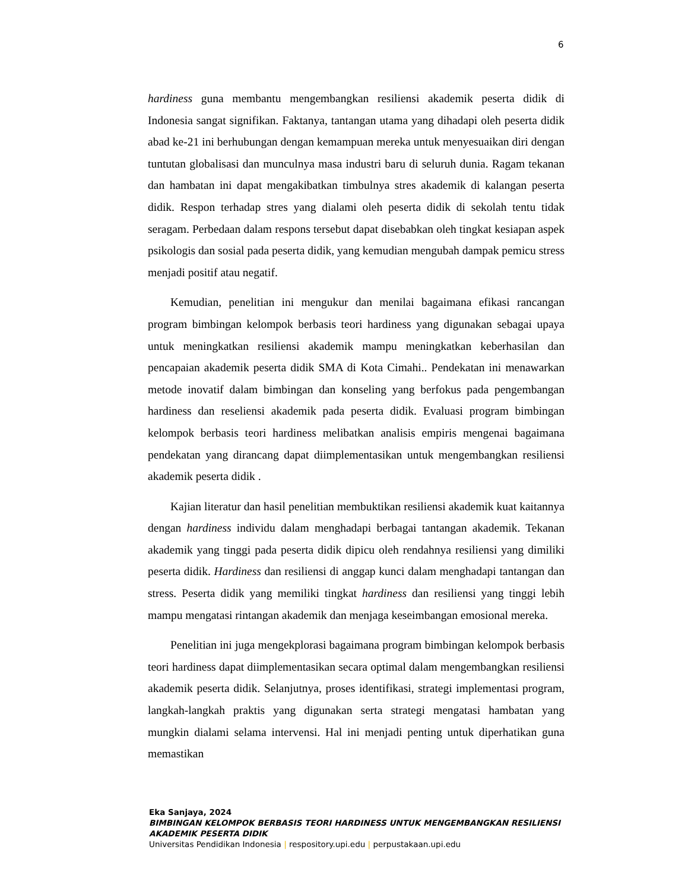6
hardiness guna membantu mengembangkan resiliensi akademik peserta didik di Indonesia sangat signifikan. Faktanya, tantangan utama yang dihadapi oleh peserta didik abad ke-21 ini berhubungan dengan kemampuan mereka untuk menyesuaikan diri dengan tuntutan globalisasi dan munculnya masa industri baru di seluruh dunia. Ragam tekanan dan hambatan ini dapat mengakibatkan timbulnya stres akademik di kalangan peserta didik. Respon terhadap stres yang dialami oleh peserta didik di sekolah tentu tidak seragam. Perbedaan dalam respons tersebut dapat disebabkan oleh tingkat kesiapan aspek psikologis dan sosial pada peserta didik, yang kemudian mengubah dampak pemicu stress menjadi positif atau negatif.
Kemudian, penelitian ini mengukur dan menilai bagaimana efikasi rancangan program bimbingan kelompok berbasis teori hardiness yang digunakan sebagai upaya untuk meningkatkan resiliensi akademik mampu meningkatkan keberhasilan dan pencapaian akademik peserta didik SMA di Kota Cimahi.. Pendekatan ini menawarkan metode inovatif dalam bimbingan dan konseling yang berfokus pada pengembangan hardiness dan reseliensi akademik pada peserta didik. Evaluasi program bimbingan kelompok berbasis teori hardiness melibatkan analisis empiris mengenai bagaimana pendekatan yang dirancang dapat diimplementasikan untuk mengembangkan resiliensi akademik peserta didik .
Kajian literatur dan hasil penelitian membuktikan resiliensi akademik kuat kaitannya dengan hardiness individu dalam menghadapi berbagai tantangan akademik. Tekanan akademik yang tinggi pada peserta didik dipicu oleh rendahnya resiliensi yang dimiliki peserta didik. Hardiness dan resiliensi di anggap kunci dalam menghadapi tantangan dan stress. Peserta didik yang memiliki tingkat hardiness dan resiliensi yang tinggi lebih mampu mengatasi rintangan akademik dan menjaga keseimbangan emosional mereka.
Penelitian ini juga mengekplorasi bagaimana program bimbingan kelompok berbasis teori hardiness dapat diimplementasikan secara optimal dalam mengembangkan resiliensi akademik peserta didik. Selanjutnya, proses identifikasi, strategi implementasi program, langkah-langkah praktis yang digunakan serta strategi mengatasi hambatan yang mungkin dialami selama intervensi. Hal ini menjadi penting untuk diperhatikan guna memastikan
Eka Sanjaya, 2024
BIMBINGAN KELOMPOK BERBASIS TEORI HARDINESS UNTUK MENGEMBANGKAN RESILIENSI
AKADEMIK PESERTA DIDIK
Universitas Pendidikan Indonesia | respository.upi.edu | perpustakaan.upi.edu